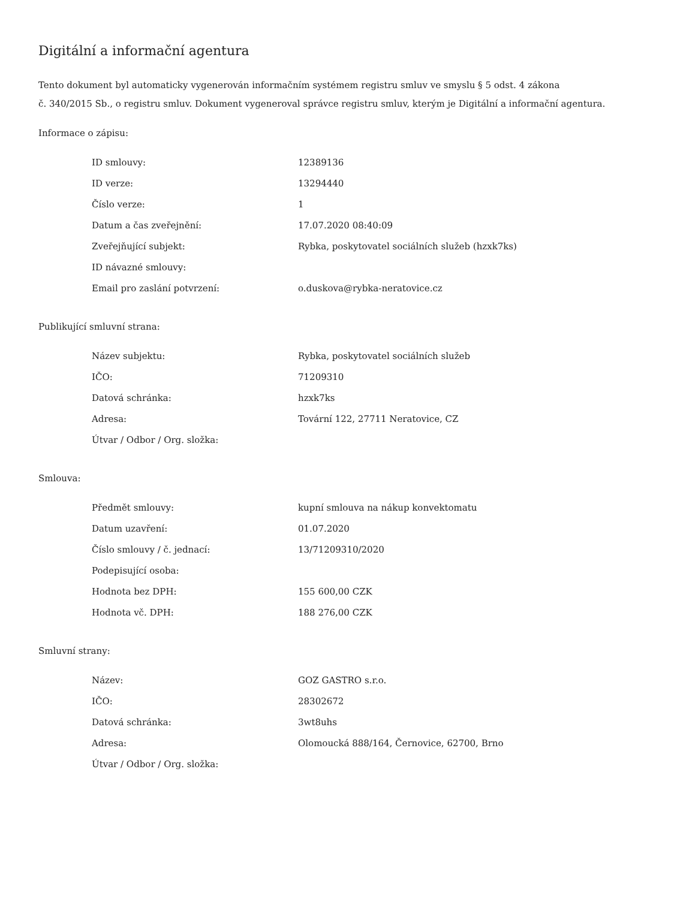Digitální a informační agentura
Tento dokument byl automaticky vygenerován informačním systémem registru smluv ve smyslu § 5 odst. 4 zákona
č. 340/2015 Sb., o registru smluv. Dokument vygeneroval správce registru smluv, kterým je Digitální a informační agentura.
Informace o zápisu:
| ID smlouvy: | 12389136 |
| ID verze: | 13294440 |
| Číslo verze: | 1 |
| Datum a čas zveřejnění: | 17.07.2020 08:40:09 |
| Zveřejňující subjekt: | Rybka, poskytovatel sociálních služeb (hzxk7ks) |
| ID návazné smlouvy: | |
| Email pro zaslání potvrzení: | o.duskova@rybka-neratovice.cz |
Publikující smluvní strana:
| Název subjektu: | Rybka, poskytovatel sociálních služeb |
| IČO: | 71209310 |
| Datová schránka: | hzxk7ks |
| Adresa: | Tovární 122, 27711 Neratovice, CZ |
| Útvar / Odbor / Org. složka: | |
Smlouva:
| Předmět smlouvy: | kupní smlouva na nákup konvektomatu |
| Datum uzavření: | 01.07.2020 |
| Číslo smlouvy / č. jednací: | 13/71209310/2020 |
| Podepisující osoba: | |
| Hodnota bez DPH: | 155 600,00 CZK |
| Hodnota vč. DPH: | 188 276,00 CZK |
Smluvní strany:
| Název: | GOZ GASTRO s.r.o. |
| IČO: | 28302672 |
| Datová schránka: | 3wt8uhs |
| Adresa: | Olomoucká 888/164, Černovice, 62700, Brno |
| Útvar / Odbor / Org. složka: | |